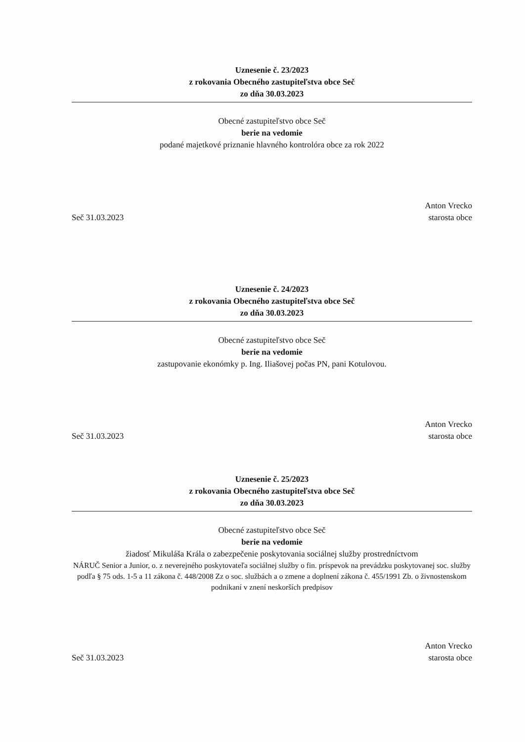Uznesenie č. 23/2023
z rokovania Obecného zastupiteľstva obce Seč
zo dňa 30.03.2023
Obecné zastupiteľstvo obce Seč
berie na vedomie
podané majetkové priznanie hlavného kontrolóra obce za rok 2022
Seč 31.03.2023
Anton Vrecko
starosta obce
Uznesenie č. 24/2023
z rokovania Obecného zastupiteľstva obce Seč
zo dňa 30.03.2023
Obecné zastupiteľstvo obce Seč
berie na vedomie
zastupovanie ekonómky p. Ing. Iliašovej počas PN, pani Kotulovou.
Seč 31.03.2023
Anton Vrecko
starosta obce
Uznesenie č. 25/2023
z rokovania Obecného zastupiteľstva obce Seč
zo dňa 30.03.2023
Obecné zastupiteľstvo obce Seč
berie na vedomie
žiadosť Mikuláša Krála o zabezpečenie poskytovania sociálnej služby prostredníctvom
NÁRUČ Senior a Junior, o. z neverejného poskytovateľa sociálnej služby o fin. príspevok na prevádzku poskytovanej soc. služby podľa § 75 ods. 1-5 a 11 zákona č. 448/2008 Zz o soc. službách a o zmene a doplnení zákona č. 455/1991 Zb. o živnostenskom podnikaní v znení neskorších predpisov
Seč 31.03.2023
Anton Vrecko
starosta obce